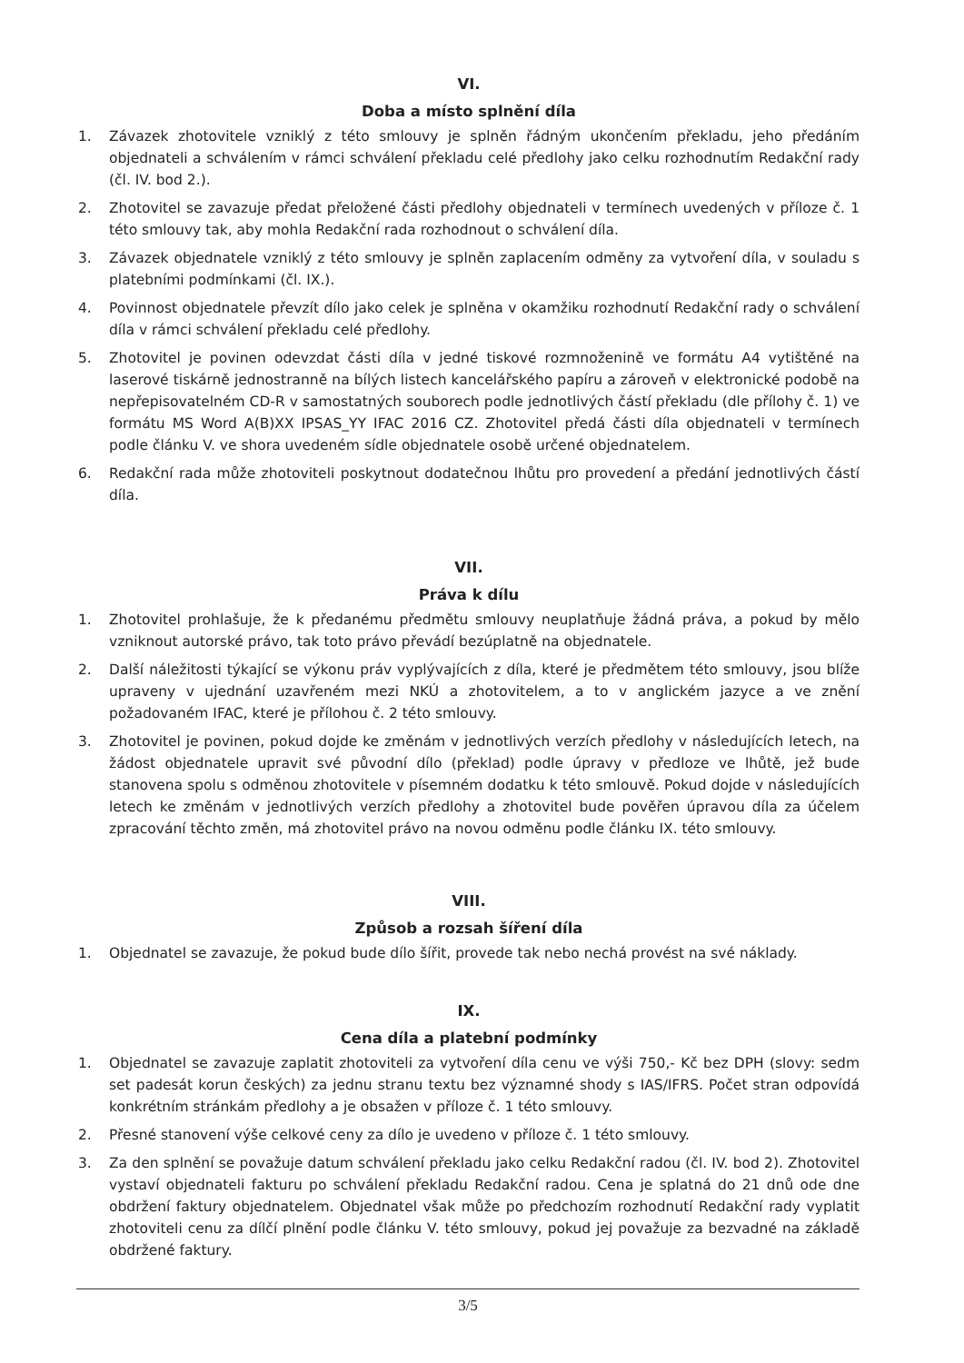VI.
Doba a místo splnění díla
1. Závazek zhotovitele vzniklý z této smlouvy je splněn řádným ukončením překladu, jeho předáním objednateli a schválením v rámci schválení překladu celé předlohy jako celku rozhodnutím Redakční rady (čl. IV. bod 2.).
2. Zhotovitel se zavazuje předat přeložené části předlohy objednateli v termínech uvedených v příloze č. 1 této smlouvy tak, aby mohla Redakční rada rozhodnout o schválení díla.
3. Závazek objednatele vzniklý z této smlouvy je splněn zaplacením odměny za vytvoření díla, v souladu s platebními podmínkami (čl. IX.).
4. Povinnost objednatele převzít dílo jako celek je splněna v okamžiku rozhodnutí Redakční rady o schválení díla v rámci schválení překladu celé předlohy.
5. Zhotovitel je povinen odevzdat části díla v jedné tiskové rozmnoženině ve formátu A4 vytištěné na laserové tiskárně jednostranně na bílých listech kancelářského papíru a zároveň v elektronické podobě na nepřepisovatelném CD-R v samostatných souborech podle jednotlivých částí překladu (dle přílohy č. 1) ve formátu MS Word A(B)XX IPSAS_YY IFAC 2016 CZ. Zhotovitel předá části díla objednateli v termínech podle článku V. ve shora uvedeném sídle objednatele osobě určené objednatelem.
6. Redakční rada může zhotoviteli poskytnout dodatečnou lhůtu pro provedení a předání jednotlivých částí díla.
VII.
Práva k dílu
1. Zhotovitel prohlašuje, že k předanému předmětu smlouvy neuplatňuje žádná práva, a pokud by mělo vzniknout autorské právo, tak toto právo převádí bezúplatně na objednatele.
2. Další náležitosti týkající se výkonu práv vyplývajících z díla, které je předmětem této smlouvy, jsou blíže upraveny v ujednání uzavřeném mezi NKÚ a zhotovitelem, a to v anglickém jazyce a ve znění požadovaném IFAC, které je přílohou č. 2 této smlouvy.
3. Zhotovitel je povinen, pokud dojde ke změnám v jednotlivých verzích předlohy v následujících letech, na žádost objednatele upravit své původní dílo (překlad) podle úpravy v předloze ve lhůtě, jež bude stanovena spolu s odměnou zhotovitele v písemném dodatku k této smlouvě. Pokud dojde v následujících letech ke změnám v jednotlivých verzích předlohy a zhotovitel bude pověřen úpravou díla za účelem zpracování těchto změn, má zhotovitel právo na novou odměnu podle článku IX. této smlouvy.
VIII.
Způsob a rozsah šíření díla
1. Objednatel se zavazuje, že pokud bude dílo šířit, provede tak nebo nechá provést na své náklady.
IX.
Cena díla a platební podmínky
1. Objednatel se zavazuje zaplatit zhotoviteli za vytvoření díla cenu ve výši 750,- Kč bez DPH (slovy: sedm set padesát korun českých) za jednu stranu textu bez významné shody s IAS/IFRS. Počet stran odpovídá konkrétním stránkám předlohy a je obsažen v příloze č. 1 této smlouvy.
2. Přesné stanovení výše celkové ceny za dílo je uvedeno v příloze č. 1 této smlouvy.
3. Za den splnění se považuje datum schválení překladu jako celku Redakční radou (čl. IV. bod 2). Zhotovitel vystaví objednateli fakturu po schválení překladu Redakční radou. Cena je splatná do 21 dnů ode dne obdržení faktury objednatelem. Objednatel však může po předchozím rozhodnutí Redakční rady vyplatit zhotoviteli cenu za dílčí plnění podle článku V. této smlouvy, pokud jej považuje za bezvadné na základě obdržené faktury.
3/5